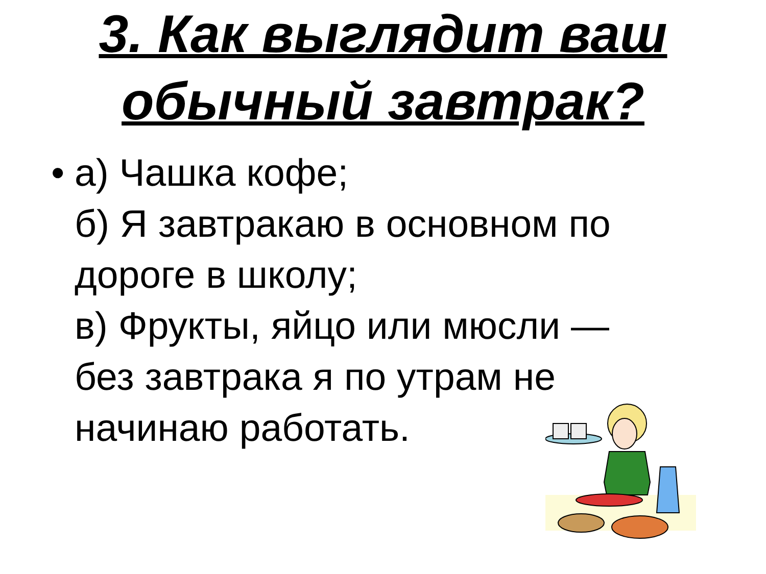3. Как выглядит ваш
обычный завтрак?
• а) Чашка кофе;
б) Я завтракаю в основном по
дороге в школу;
в) Фрукты, яйцо или мюсли —
без завтрака я по утрам не
начинаю работать.